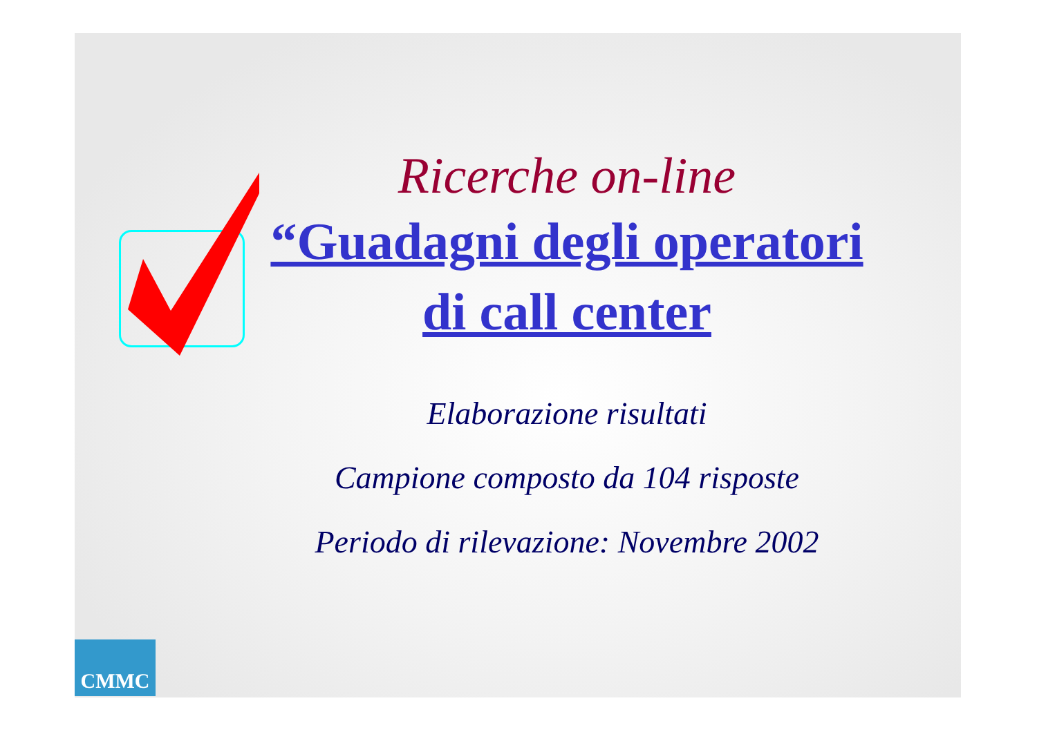Ricerche on-line
“Guadagni degli operatori di call center
Elaborazione risultati
Campione composto da 104 risposte
Periodo di rilevazione: Novembre 2002
CMMC